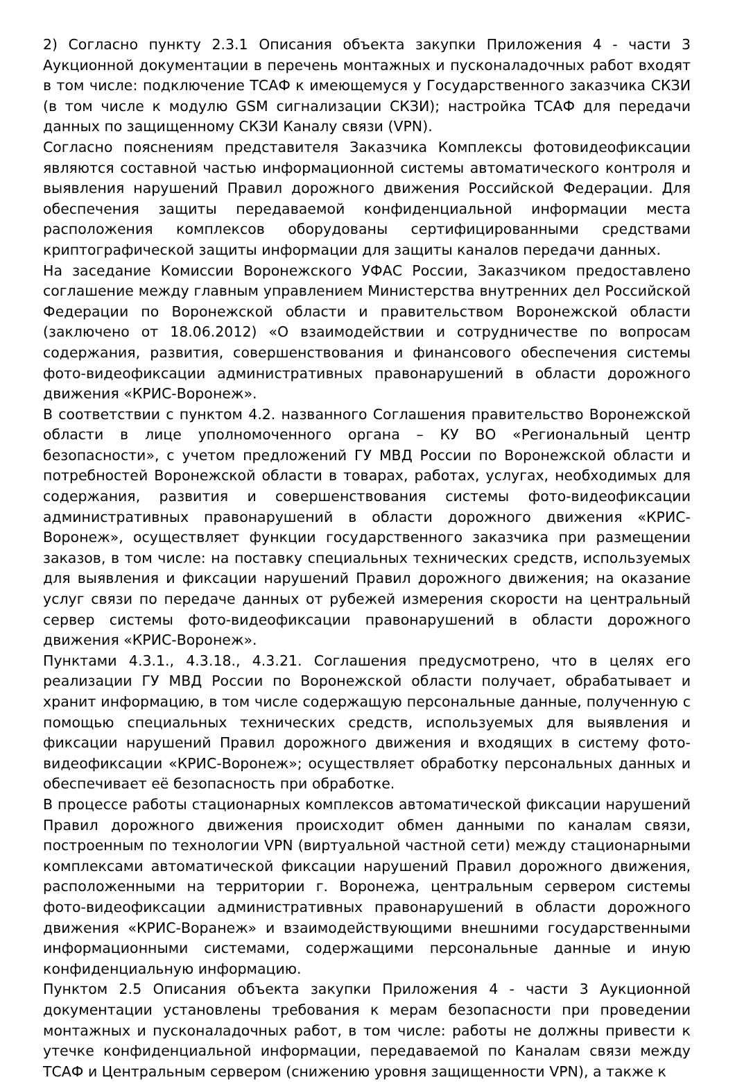2) Согласно пункту 2.3.1 Описания объекта закупки Приложения 4 - части 3 Аукционной документации в перечень монтажных и пусконаладочных работ входят в том числе: подключение ТСАФ к имеющемуся у Государственного заказчика СКЗИ (в том числе к модулю GSM сигнализации СКЗИ); настройка ТСАФ для передачи данных по защищенному СКЗИ Каналу связи (VPN).
Согласно пояснениям представителя Заказчика Комплексы фотовидеофиксации являются составной частью информационной системы автоматического контроля и выявления нарушений Правил дорожного движения Российской Федерации. Для обеспечения защиты передаваемой конфиденциальной информации места расположения комплексов оборудованы сертифицированными средствами криптографической защиты информации для защиты каналов передачи данных.
На заседание Комиссии Воронежского УФАС России, Заказчиком предоставлено соглашение между главным управлением Министерства внутренних дел Российской Федерации по Воронежской области и правительством Воронежской области (заключено от 18.06.2012) «О взаимодействии и сотрудничестве по вопросам содержания, развития, совершенствования и финансового обеспечения системы фото-видеофиксации административных правонарушений в области дорожного движения «КРИС-Воронеж».
В соответствии с пунктом 4.2. названного Соглашения правительство Воронежской области в лице уполномоченного органа – КУ ВО «Региональный центр безопасности», с учетом предложений ГУ МВД России по Воронежской области и потребностей Воронежской области в товарах, работах, услугах, необходимых для содержания, развития и совершенствования системы фото-видеофиксации административных правонарушений в области дорожного движения «КРИС-Воронеж», осуществляет функции государственного заказчика при размещении заказов, в том числе: на поставку специальных технических средств, используемых для выявления и фиксации нарушений Правил дорожного движения; на оказание услуг связи по передаче данных от рубежей измерения скорости на центральный сервер системы фото-видеофиксации правонарушений в области дорожного движения «КРИС-Воронеж».
Пунктами 4.3.1., 4.3.18., 4.3.21. Соглашения предусмотрено, что в целях его реализации ГУ МВД России по Воронежской области получает, обрабатывает и хранит информацию, в том числе содержащую персональные данные, полученную с помощью специальных технических средств, используемых для выявления и фиксации нарушений Правил дорожного движения и входящих в систему фото-видеофиксации «КРИС-Воронеж»; осуществляет обработку персональных данных и обеспечивает её безопасность при обработке.
В процессе работы стационарных комплексов автоматической фиксации нарушений Правил дорожного движения происходит обмен данными по каналам связи, построенным по технологии VPN (виртуальной частной сети) между стационарными комплексами автоматической фиксации нарушений Правил дорожного движения, расположенными на территории г. Воронежа, центральным сервером системы фото-видеофиксации административных правонарушений в области дорожного движения «КРИС-Воранеж» и взаимодействующими внешними государственными информационными системами, содержащими персональные данные и иную конфиденциальную информацию.
Пунктом 2.5 Описания объекта закупки Приложения 4 - части 3 Аукционной документации установлены требования к мерам безопасности при проведении монтажных и пусконаладочных работ, в том числе: работы не должны привести к утечке конфиденциальной информации, передаваемой по Каналам связи между ТСАФ и Центральным сервером (снижению уровня защищенности VPN), а также к